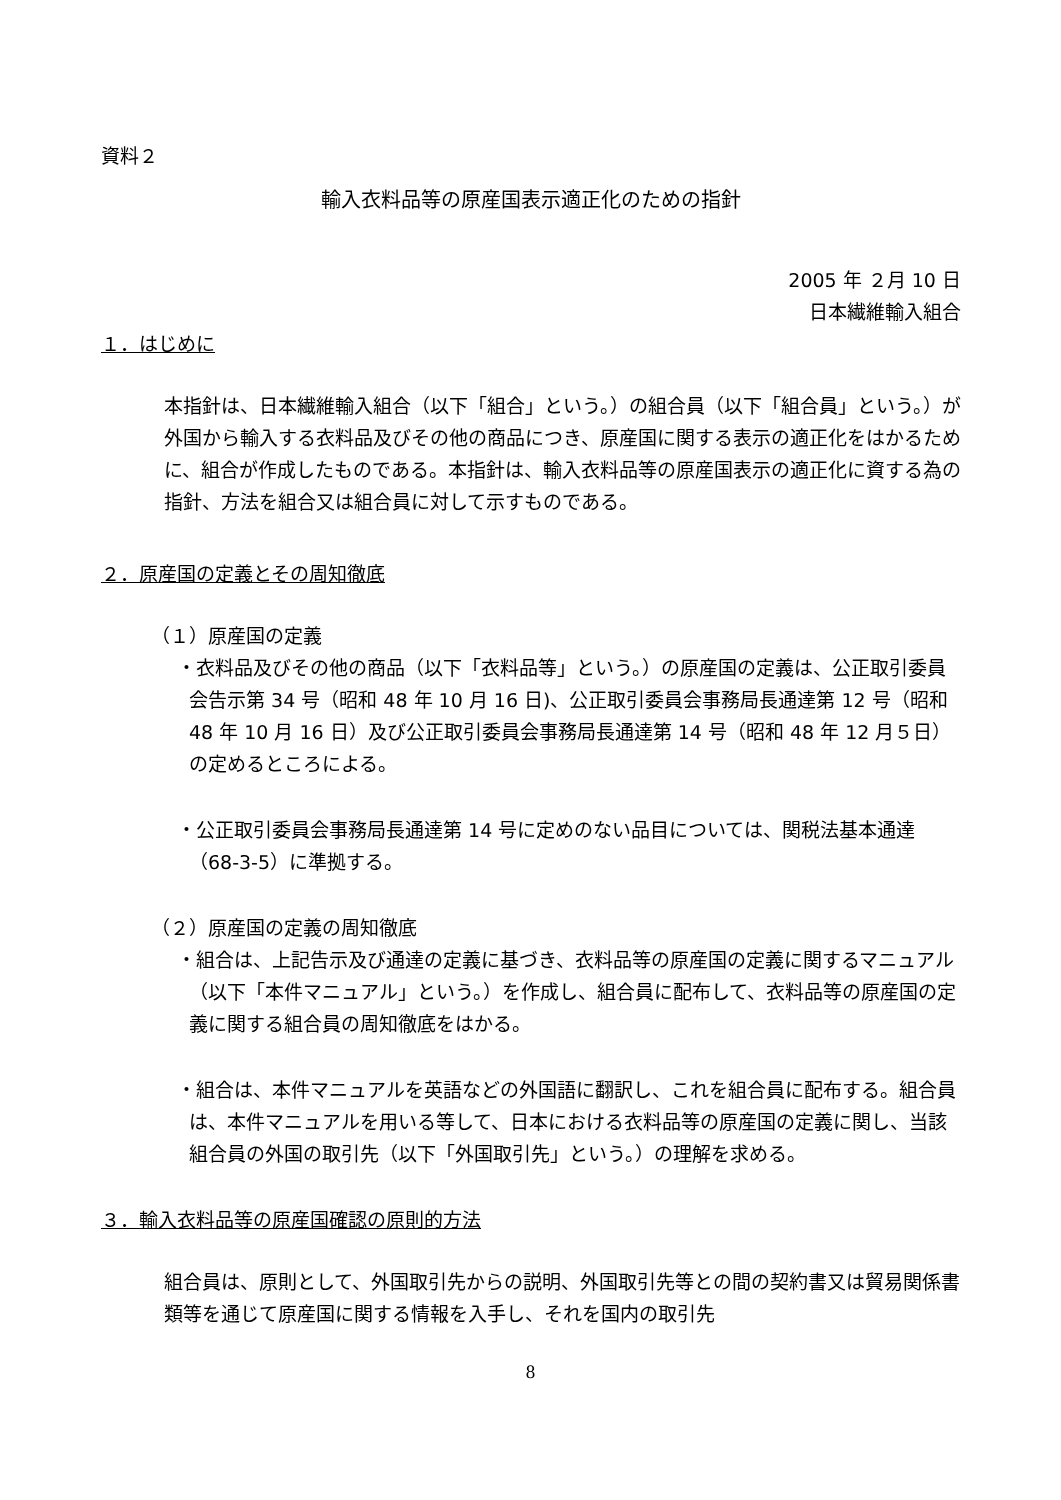資料２
輸入衣料品等の原産国表示適正化のための指針
2005 年 ２月 10 日　
日本繊維輸入組合
１．はじめに
本指針は、日本繊維輸入組合（以下「組合」という。）の組合員（以下「組合員」という。）が外国から輸入する衣料品及びその他の商品につき、原産国に関する表示の適正化をはかるために、組合が作成したものである。本指針は、輸入衣料品等の原産国表示の適正化に資する為の指針、方法を組合又は組合員に対して示すものである。
２．原産国の定義とその周知徹底
（１）原産国の定義
・衣料品及びその他の商品（以下「衣料品等」という。）の原産国の定義は、公正取引委員会告示第 34 号（昭和 48 年 10 月 16 日)、公正取引委員会事務局長通達第 12 号（昭和 48 年 10 月 16 日）及び公正取引委員会事務局長通達第 14 号（昭和 48 年 12 月５日）の定めるところによる。
・公正取引委員会事務局長通達第 14 号に定めのない品目については、関税法基本通達（68-3-5）に準拠する。
（２）原産国の定義の周知徹底
・組合は、上記告示及び通達の定義に基づき、衣料品等の原産国の定義に関するマニュアル（以下「本件マニュアル」という。）を作成し、組合員に配布して、衣料品等の原産国の定義に関する組合員の周知徹底をはかる。
・組合は、本件マニュアルを英語などの外国語に翻訳し、これを組合員に配布する。組合員は、本件マニュアルを用いる等して、日本における衣料品等の原産国の定義に関し、当該組合員の外国の取引先（以下「外国取引先」という。）の理解を求める。
３．輸入衣料品等の原産国確認の原則的方法
組合員は、原則として、外国取引先からの説明、外国取引先等との間の契約書又は貿易関係書類等を通じて原産国に関する情報を入手し、それを国内の取引先
8